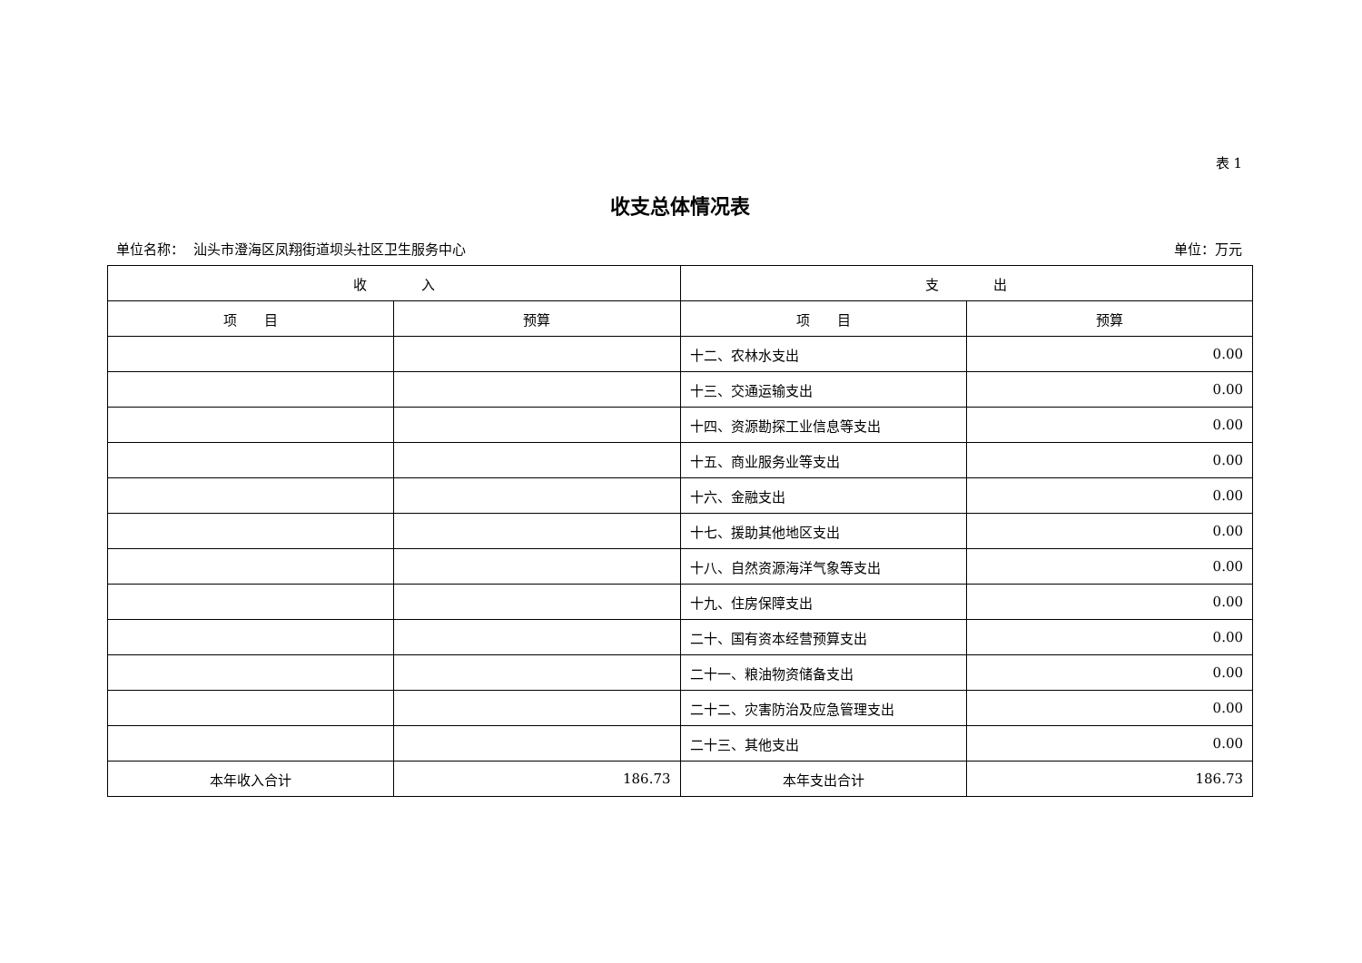表 1
收支总体情况表
单位名称： 汕头市澄海区凤翔街道坝头社区卫生服务中心 单位：万元
| 收 入 | | 支 出 | |
| --- | --- | --- | --- |
| 项 目 | 预算 | 项 目 | 预算 |
| | | 十二、农林水支出 | 0.00 |
| | | 十三、交通运输支出 | 0.00 |
| | | 十四、资源勘探工业信息等支出 | 0.00 |
| | | 十五、商业服务业等支出 | 0.00 |
| | | 十六、金融支出 | 0.00 |
| | | 十七、援助其他地区支出 | 0.00 |
| | | 十八、自然资源海洋气象等支出 | 0.00 |
| | | 十九、住房保障支出 | 0.00 |
| | | 二十、国有资本经营预算支出 | 0.00 |
| | | 二十一、粮油物资储备支出 | 0.00 |
| | | 二十二、灾害防治及应急管理支出 | 0.00 |
| | | 二十三、其他支出 | 0.00 |
| 本年收入合计 | 186.73 | 本年支出合计 | 186.73 |